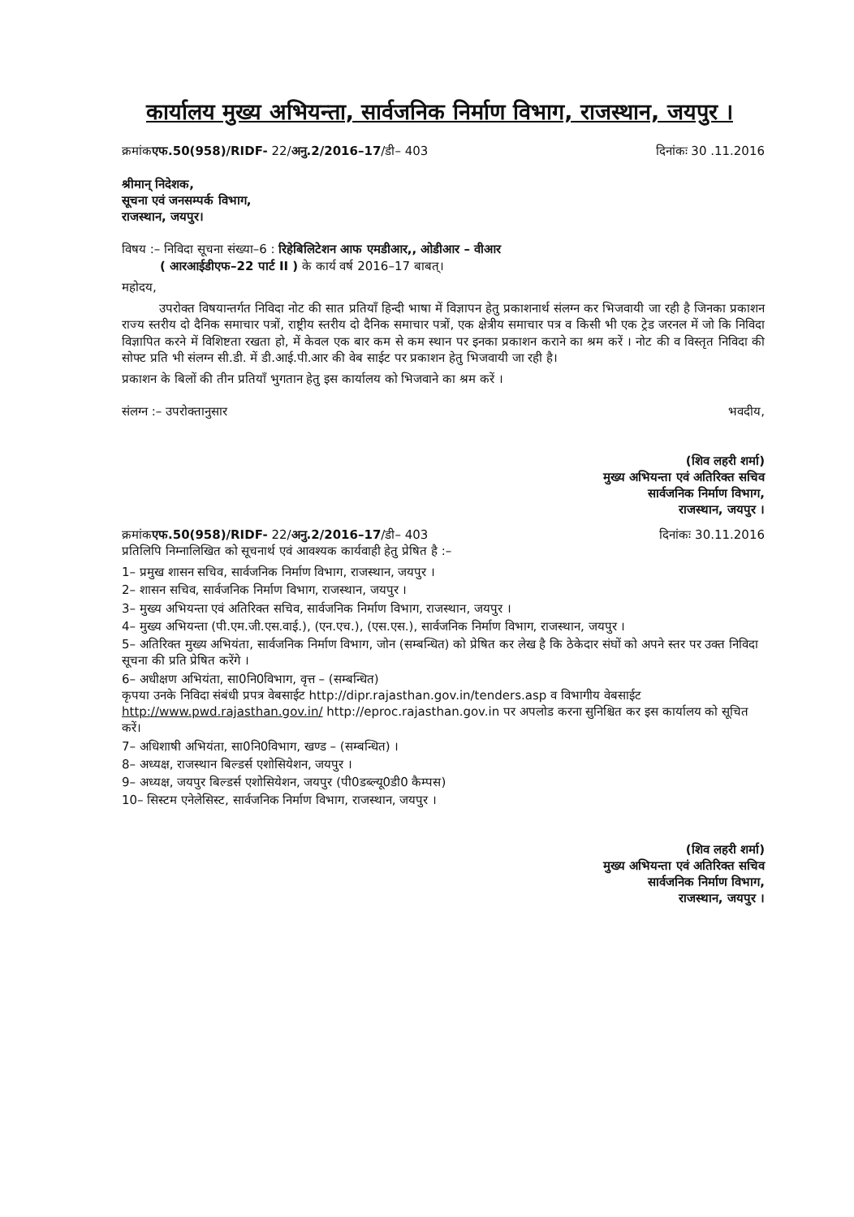कार्यालय मुख्य अभियन्ता, सार्वजनिक निर्माण विभाग, राजस्थान, जयपुर ।
क्रमांकएफ.50(958)/RIDF- 22/अनु.2/2016–17/डी– 403 दिनांकः 30 .11.2016
श्रीमान् निदेशक,
सूचना एवं जनसम्पर्क विभाग,
राजस्थान, जयपुर।
विषय :– निविदा सूचना संख्या–6 : रिहेबिलिटेशन आफ एमडीआर,, ओडीआर – वीआर
( आरआईडीएफ–22 पार्ट II ) के कार्य वर्ष 2016–17 बाबत्।
महोदय,
उपरोक्त विषयान्तर्गत निविदा नोट की सात प्रतियॉं हिन्दी भाषा में विज्ञापन हेतु प्रकाशनार्थ संलग्न कर भिजवायी जा रही है जिनका प्रकाशन राज्य स्तरीय दो दैनिक समाचार पत्रों, राष्ट्रीय स्तरीय दो दैनिक समाचार पत्रों, एक क्षेत्रीय समाचार पत्र व किसी भी एक ट्रेड जरनल में जो कि निविदा विज्ञापित करने में विशिष्टता रखता हो, में केवल एक बार कम से कम स्थान पर इनका प्रकाशन कराने का श्रम करें । नोट की व विस्तृत निविदा की सोफ्ट प्रति भी संलग्न सी.डी. में डी.आई.पी.आर की वेब साईट पर प्रकाशन हेतु भिजवायी जा रही है।
प्रकाशन के बिलों की तीन प्रतियाँ भुगतान हेतु इस कार्यालय को भिजवाने का श्रम करें ।
संलग्न :– उपरोक्तानुसार भवदीय,
(शिव लहरी शर्मा)
मुख्य अभियन्ता एवं अतिरिक्त सचिव
सार्वजनिक निर्माण विभाग,
राजस्थान, जयपुर ।
क्रमांकएफ.50(958)/RIDF- 22/अनु.2/2016–17/डी– 403
प्रतिलिपि निम्नालिखित को सूचनार्थ एवं आवश्यक कार्यवाही हेतु प्रेषित है :– दिनांकः 30.11.2016
1– प्रमुख शासन सचिव, सार्वजनिक निर्माण विभाग, राजस्थान, जयपुर ।
2– शासन सचिव, सार्वजनिक निर्माण विभाग, राजस्थान, जयपुर ।
3– मुख्य अभियन्ता एवं अतिरिक्त सचिव, सार्वजनिक निर्माण विभाग, राजस्थान, जयपुर ।
4– मुख्य अभियन्ता (पी.एम.जी.एस.वाई.), (एन.एच.), (एस.एस.), सार्वजनिक निर्माण विभाग, राजस्थान, जयपुर ।
5– अतिरिक्त मुख्य अभियंता, सार्वजनिक निर्माण विभाग, जोन (सम्बन्धित) को प्रेषित कर लेख है कि ठेकेदार संघों को अपने स्तर पर उक्त निविदा सूचना की प्रति प्रेषित करेंगे ।
6– अधीक्षण अभियंता, सा0नि0विभाग, वृत्त – (सम्बन्धित)
कृपया उनके निविदा संबंधी प्रपत्र वेबसाईट http://dipr.rajasthan.gov.in/tenders.asp व विभागीय वेबसाईट http://www.pwd.rajasthan.gov.in/ http://eproc.rajasthan.gov.in पर अपलोड करना सुनिश्चित कर इस कार्यालय को सूचित करें।
7– अधिशाषी अभियंता, सा0नि0विभाग, खण्ड – (सम्बन्धित) ।
8– अध्यक्ष, राजस्थान बिल्डर्स एशोसियेशन, जयपुर ।
9– अध्यक्ष, जयपुर बिल्डर्स एशोसियेशन, जयपुर (पी0डब्ल्यू0डी0 कैम्पस)
10– सिस्टम एनेलेसिस्ट, सार्वजनिक निर्माण विभाग, राजस्थान, जयपुर ।
(शिव लहरी शर्मा)
मुख्य अभियन्ता एवं अतिरिक्त सचिव
सार्वजनिक निर्माण विभाग,
राजस्थान, जयपुर ।